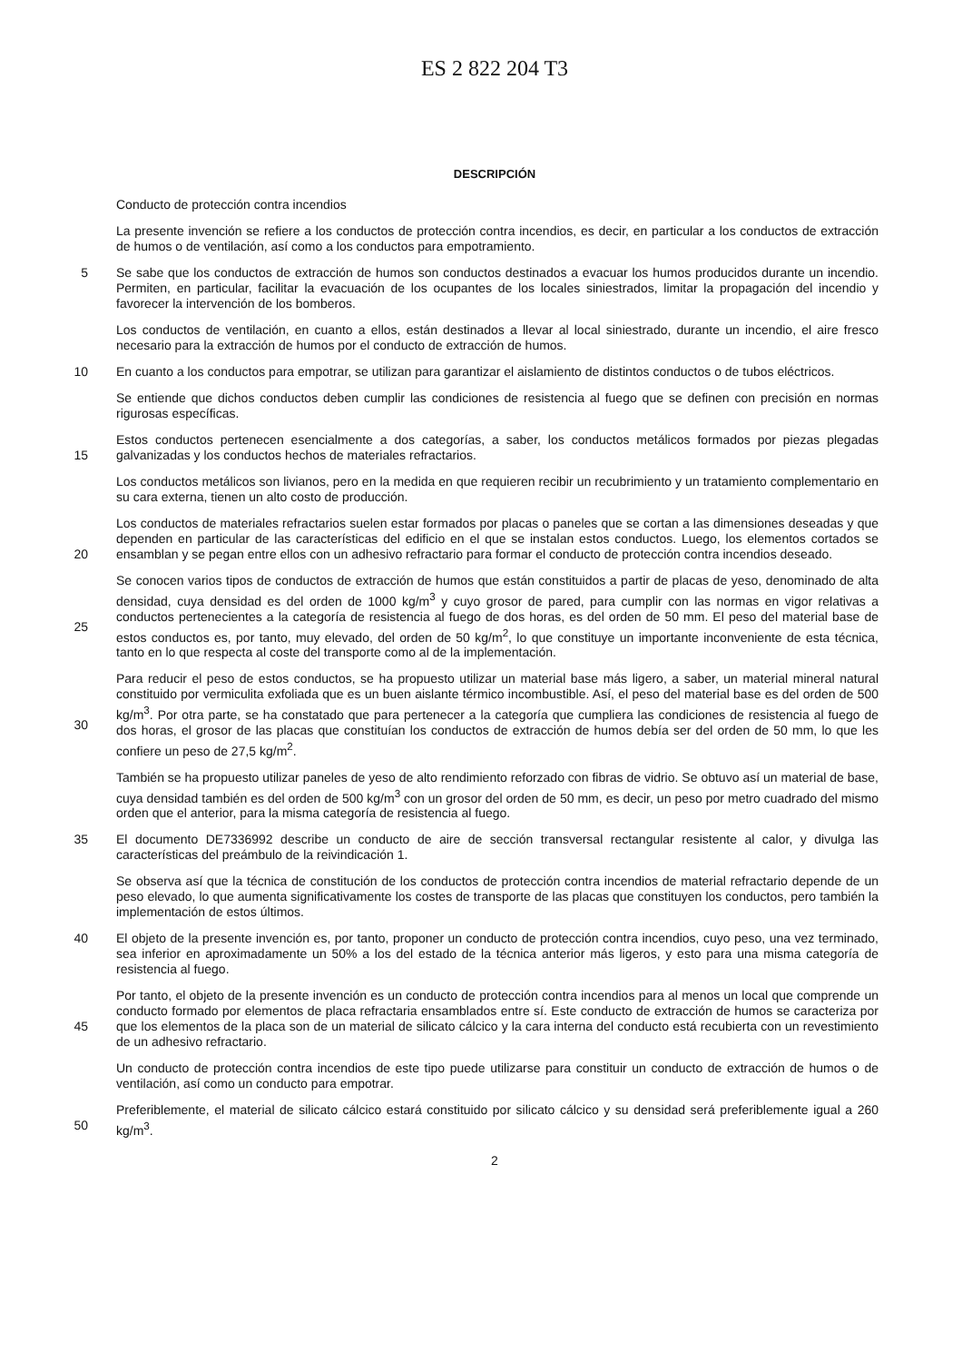ES 2 822 204 T3
DESCRIPCIÓN
Conducto de protección contra incendios
La presente invención se refiere a los conductos de protección contra incendios, es decir, en particular a los conductos de extracción de humos o de ventilación, así como a los conductos para empotramiento.
5 Se sabe que los conductos de extracción de humos son conductos destinados a evacuar los humos producidos durante un incendio. Permiten, en particular, facilitar la evacuación de los ocupantes de los locales siniestrados, limitar la propagación del incendio y favorecer la intervención de los bomberos.
Los conductos de ventilación, en cuanto a ellos, están destinados a llevar al local siniestrado, durante un incendio, el aire fresco necesario para la extracción de humos por el conducto de extracción de humos.
10 En cuanto a los conductos para empotrar, se utilizan para garantizar el aislamiento de distintos conductos o de tubos eléctricos.
Se entiende que dichos conductos deben cumplir las condiciones de resistencia al fuego que se definen con precisión en normas rigurosas específicas.
15 Estos conductos pertenecen esencialmente a dos categorías, a saber, los conductos metálicos formados por piezas plegadas galvanizadas y los conductos hechos de materiales refractarios.
Los conductos metálicos son livianos, pero en la medida en que requieren recibir un recubrimiento y un tratamiento complementario en su cara externa, tienen un alto costo de producción.
20 Los conductos de materiales refractarios suelen estar formados por placas o paneles que se cortan a las dimensiones deseadas y que dependen en particular de las características del edificio en el que se instalan estos conductos. Luego, los elementos cortados se ensamblan y se pegan entre ellos con un adhesivo refractario para formar el conducto de protección contra incendios deseado.
25 Se conocen varios tipos de conductos de extracción de humos que están constituidos a partir de placas de yeso, denominado de alta densidad, cuya densidad es del orden de 1000 kg/m<sup>3</sup> y cuyo grosor de pared, para cumplir con las normas en vigor relativas a conductos pertenecientes a la categoría de resistencia al fuego de dos horas, es del orden de 50 mm. El peso del material base de estos conductos es, por tanto, muy elevado, del orden de 50 kg/m<sup>2</sup>, lo que constituye un importante inconveniente de esta técnica, tanto en lo que respecta al coste del transporte como al de la implementación.
30 Para reducir el peso de estos conductos, se ha propuesto utilizar un material base más ligero, a saber, un material mineral natural constituido por vermiculita exfoliada que es un buen aislante térmico incombustible. Así, el peso del material base es del orden de 500 kg/m<sup>3</sup>. Por otra parte, se ha constatado que para pertenecer a la categoría que cumpliera las condiciones de resistencia al fuego de dos horas, el grosor de las placas que constituían los conductos de extracción de humos debía ser del orden de 50 mm, lo que les confiere un peso de 27,5 kg/m<sup>2</sup>.
También se ha propuesto utilizar paneles de yeso de alto rendimiento reforzado con fibras de vidrio. Se obtuvo así un material de base, cuya densidad también es del orden de 500 kg/m<sup>3</sup> con un grosor del orden de 50 mm, es decir, un peso por metro cuadrado del mismo orden que el anterior, para la misma categoría de resistencia al fuego.
35 El documento DE7336992 describe un conducto de aire de sección transversal rectangular resistente al calor, y divulga las características del preámbulo de la reivindicación 1.
Se observa así que la técnica de constitución de los conductos de protección contra incendios de material refractario depende de un peso elevado, lo que aumenta significativamente los costes de transporte de las placas que constituyen los conductos, pero también la implementación de estos últimos.
40 El objeto de la presente invención es, por tanto, proponer un conducto de protección contra incendios, cuyo peso, una vez terminado, sea inferior en aproximadamente un 50% a los del estado de la técnica anterior más ligeros, y esto para una misma categoría de resistencia al fuego.
45 Por tanto, el objeto de la presente invención es un conducto de protección contra incendios para al menos un local que comprende un conducto formado por elementos de placa refractaria ensamblados entre sí. Este conducto de extracción de humos se caracteriza por que los elementos de la placa son de un material de silicato cálcico y la cara interna del conducto está recubierta con un revestimiento de un adhesivo refractario.
Un conducto de protección contra incendios de este tipo puede utilizarse para constituir un conducto de extracción de humos o de ventilación, así como un conducto para empotrar.
50 Preferiblemente, el material de silicato cálcico estará constituido por silicato cálcico y su densidad será preferiblemente igual a 260 kg/m<sup>3</sup>.
2